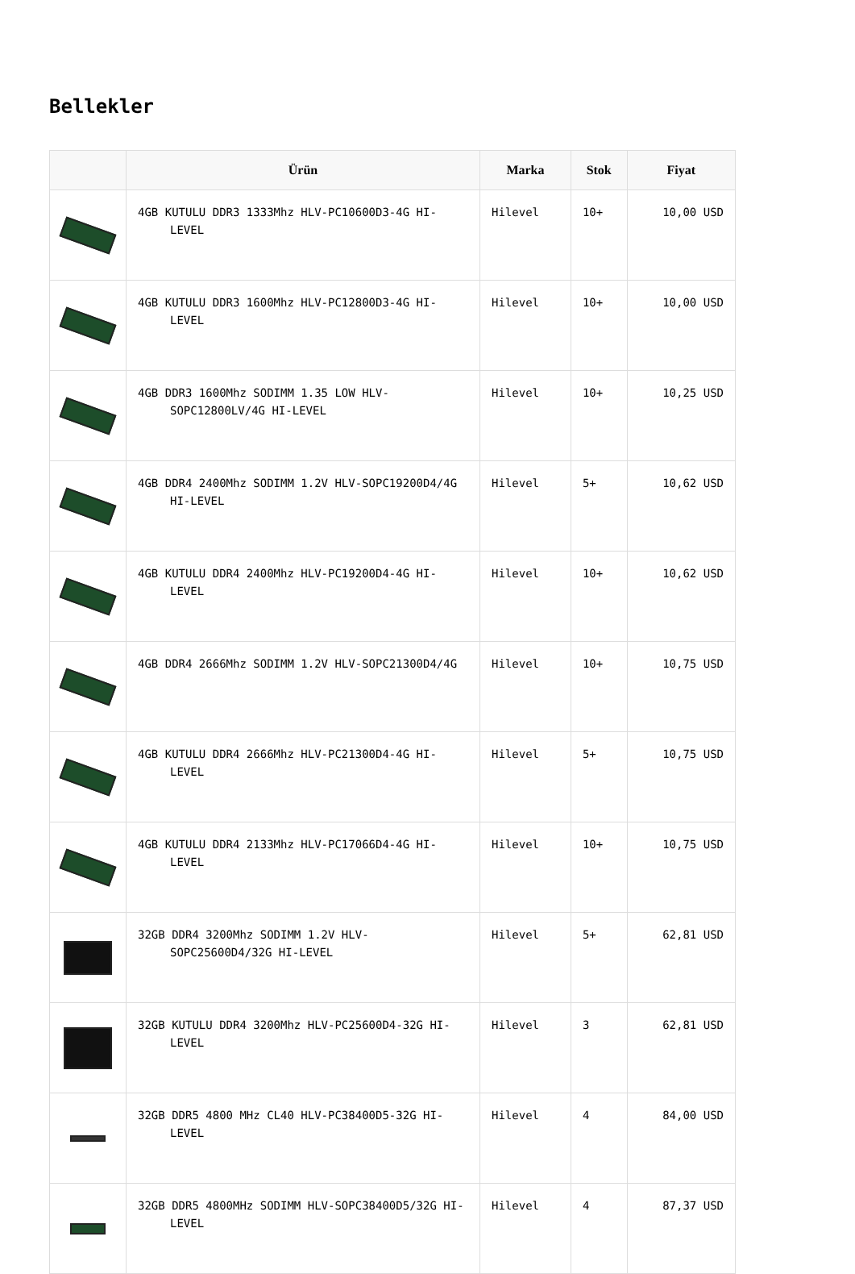Bellekler
| | Ürün | Marka | Stok | Fiyat |
| --- | --- | --- | --- | --- |
| | 4GB KUTULU DDR3 1333Mhz HLV-PC10600D3-4G HI-LEVEL | Hilevel | 10+ | 10,00 USD |
| | 4GB KUTULU DDR3 1600Mhz HLV-PC12800D3-4G HI-LEVEL | Hilevel | 10+ | 10,00 USD |
| | 4GB DDR3 1600Mhz SODIMM 1.35 LOW HLV-SOPC12800LV/4G HI-LEVEL | Hilevel | 10+ | 10,25 USD |
| | 4GB DDR4 2400Mhz SODIMM 1.2V HLV-SOPC19200D4/4G HI-LEVEL | Hilevel | 5+ | 10,62 USD |
| | 4GB KUTULU DDR4 2400Mhz HLV-PC19200D4-4G HI-LEVEL | Hilevel | 10+ | 10,62 USD |
| | 4GB DDR4 2666Mhz SODIMM 1.2V HLV-SOPC21300D4/4G | Hilevel | 10+ | 10,75 USD |
| | 4GB KUTULU DDR4 2666Mhz HLV-PC21300D4-4G HI-LEVEL | Hilevel | 5+ | 10,75 USD |
| | 4GB KUTULU DDR4 2133Mhz HLV-PC17066D4-4G HI-LEVEL | Hilevel | 10+ | 10,75 USD |
| | 32GB DDR4 3200Mhz SODIMM 1.2V HLV-SOPC25600D4/32G HI-LEVEL | Hilevel | 5+ | 62,81 USD |
| | 32GB KUTULU DDR4 3200Mhz HLV-PC25600D4-32G HI-LEVEL | Hilevel | 3 | 62,81 USD |
| | 32GB DDR5 4800 MHz CL40 HLV-PC38400D5-32G HI-LEVEL | Hilevel | 4 | 84,00 USD |
| | 32GB DDR5 4800MHz SODIMM HLV-SOPC38400D5/32G HI-LEVEL | Hilevel | 4 | 87,37 USD |